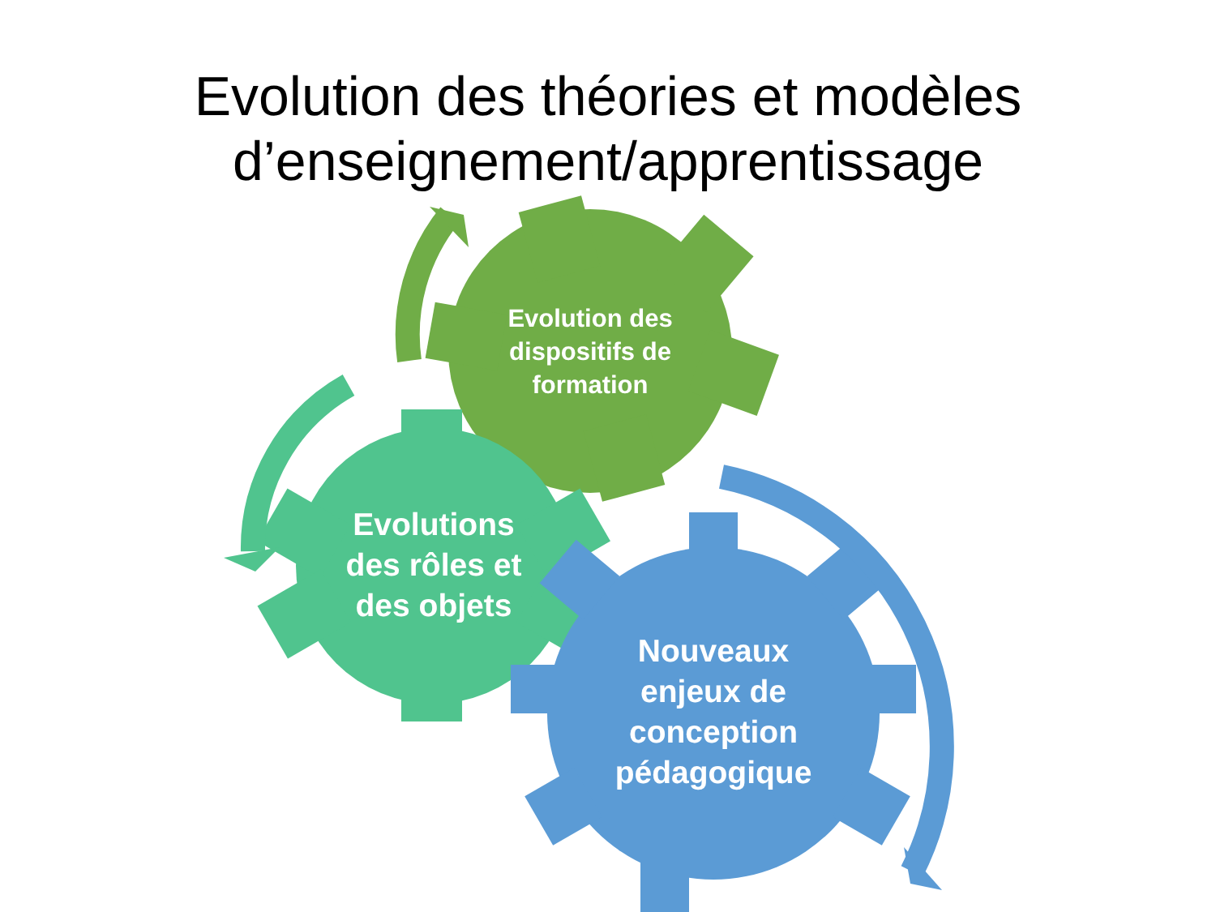Evolution des théories et modèles d’enseignement/apprentissage
Evolution des dispositifs de formation
Evolutions des rôles et des objets
Nouveaux enjeux de conception pédagogique